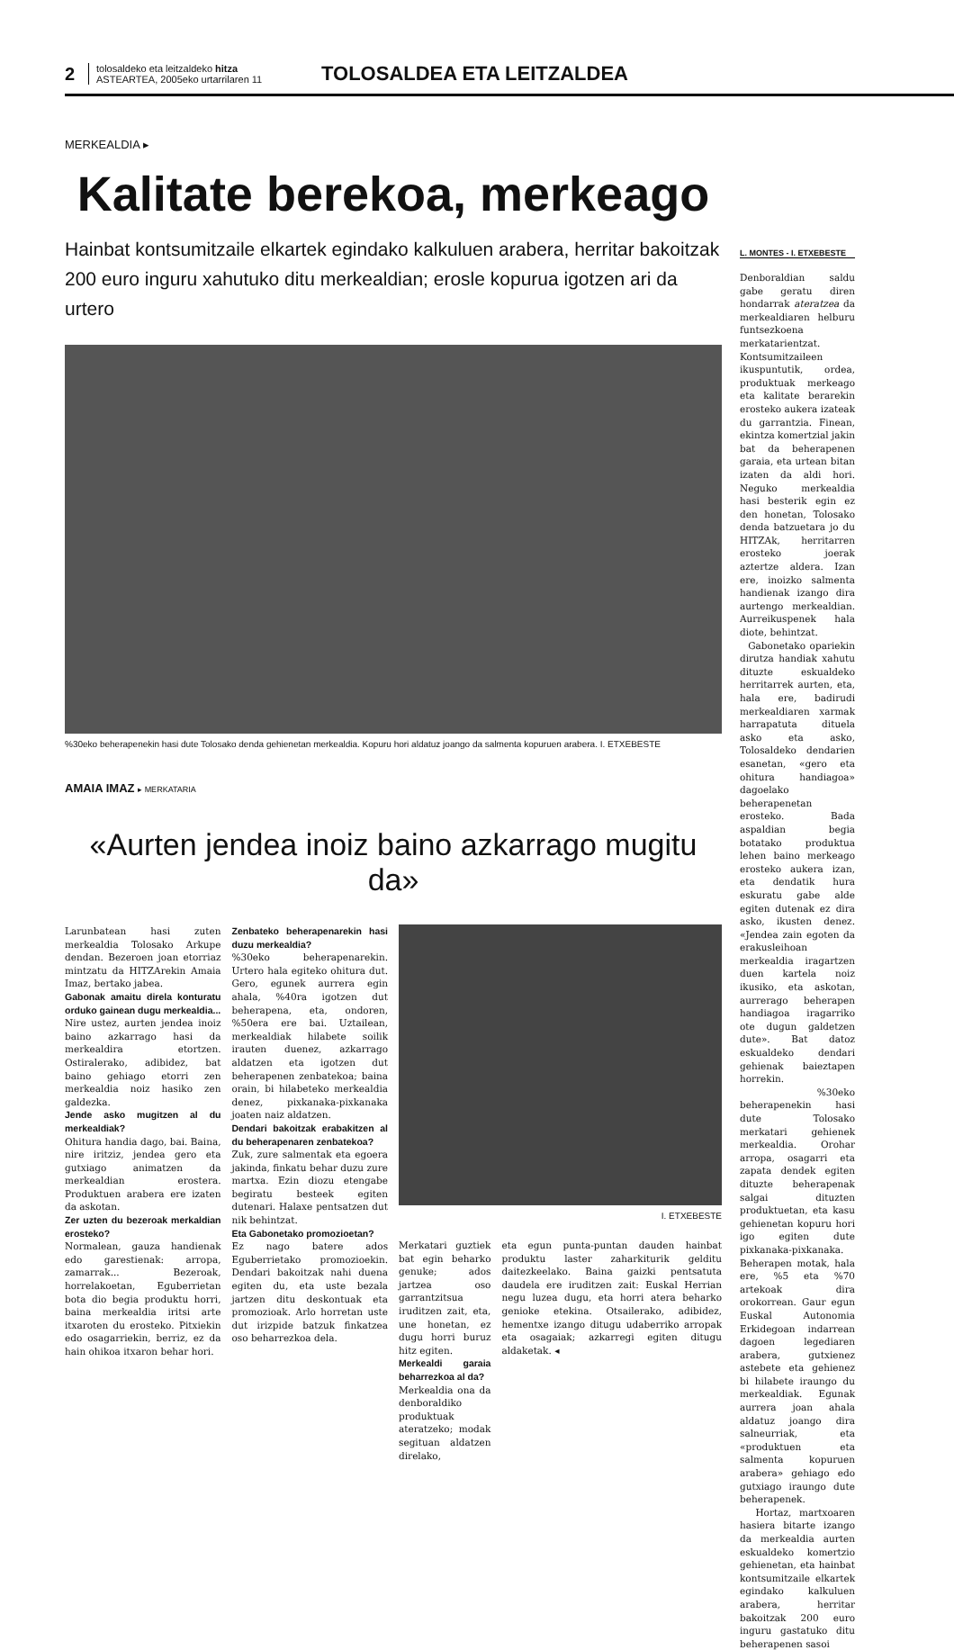2
tolosaldeko eta leitzaldeko hitza
ASTEARTEA, 2005eko urtarrilaren 11
TOLOSALDEA ETA LEITZALDEA
MERKEALDIA ▸
Kalitate berekoa, merkeago
Hainbat kontsumitzaile elkartek egindako kalkuluen arabera, herritar bakoitzak 200 euro inguru xahutuko ditu merkealdian; erosle kopurua igotzen ari da urtero
%30eko beherapenekin hasi dute Tolosako denda gehienetan merkealdia. Kopuru hori aldatuz joango da salmenta kopuruen arabera. I. ETXEBESTE
AMAIA IMAZ ▸ MERKATARIA
«Aurten jendea inoiz baino azkarrago mugitu da»
Larunbatean hasi zuten merkealdia Tolosako Arkupe dendan. Bezeroen joan etorriaz mintzatu da HITZArekin Amaia Imaz, bertako jabea.
Gabonak amaitu direla konturatu orduko gainean dugu merkealdia...
Nire ustez, aurten jendea inoiz baino azkarrago hasi da merkealdira etortzen. Ostiralerako, adibidez, bat baino gehiago etorri zen merkealdia noiz hasiko zen galdezka.
Jende asko mugitzen al du merkealdiak?
Ohitura handia dago, bai. Baina, nire iritziz, jendea gero eta gutxiago animatzen da merkealdian erostera. Produktuen arabera ere izaten da askotan.
Zer uzten du bezeroak merkaldian erosteko?
Normalean, gauza handienak edo garestienak: arropa, zamarrak... Bezeroak, horrelakoetan, Eguberrietan bota dio begia produktu horri, baina merkealdia iritsi arte itxaroten du erosteko. Pitxiekin edo osagarriekin, berriz, ez da hain ohikoa itxaron behar hori.
Zenbateko beherapenarekin hasi duzu merkealdia?
%30eko beherapenarekin. Urtero hala egiteko ohitura dut. Gero, egunek aurrera egin ahala, %40ra igotzen dut beherapena, eta, ondoren, %50era ere bai. Uztailean, merkealdiak hilabete soilik irauten duenez, azkarrago aldatzen eta igotzen dut beherapenen zenbatekoa; baina orain, bi hilabeteko merkealdia denez, pixkanaka-pixkanaka joaten naiz aldatzen.
Dendari bakoitzak erabakitzen al du beherapenaren zenbatekoa?
Zuk, zure salmentak eta egoera jakinda, finkatu behar duzu zure martxa. Ezin diozu etengabe begiratu besteek egiten dutenari. Halaxe pentsatzen dut nik behintzat.
Eta Gabonetako promozioetan?
Ez nago batere ados Eguberrietako promozioekin. Dendari bakoitzak nahi duena egiten du, eta uste bezala jartzen ditu deskontuak eta promozioak. Arlo horretan uste dut irizpide batzuk finkatzea oso beharrezkoa dela.
I. ETXEBESTE
Merkatari guztiek bat egin beharko genuke; ados jartzea oso garrantzitsua iruditzen zait, eta, une honetan, ez dugu horri buruz hitz egiten.
Merkealdi garaia beharrezkoa al da?
Merkealdia ona da denboraldiko produktuak ateratzeko; modak segituan aldatzen direlako,
eta egun punta-puntan dauden hainbat produktu laster zaharkiturik gelditu daitezkeelako. Baina gaizki pentsatuta daudela ere iruditzen zait: Euskal Herrian negu luzea dugu, eta horri atera beharko genioke etekina. Otsailerako, adibidez, hementxe izango ditugu udaberriko arropak eta osagaiak; azkarregi egiten ditugu aldaketak. ◂
L. MONTES - I. ETXEBESTE
Denboraldian saldu gabe geratu diren hondarrak ateratzea da merkealdiaren helburu funtsezkoena merkatarientzat. Kontsumitzaileen ikuspuntutik, ordea, produktuak merkeago eta kalitate berarekin erosteko aukera izateak du garrantzia. Finean, ekintza komertzial jakin bat da beherapenen garaia, eta urtean bitan izaten da aldi hori. Neguko merkealdia hasi besterik egin ez den honetan, Tolosako denda batzuetara jo du HITZAk, herritarren erosteko joerak aztertze aldera. Izan ere, inoizko salmenta handienak izango dira aurtengo merkealdian. Aurreikuspenek hala diote, behintzat.
Gabonetako opariekin dirutza handiak xahutu dituzte eskualdeko herritarrek aurten, eta, hala ere, badirudi merkealdiaren xarmak harrapatuta dituela asko eta asko, Tolosaldeko dendarien esanetan, «gero eta ohitura handiagoa» dagoelako beherapenetan erosteko. Bada aspaldian begia botatako produktua lehen baino merkeago erosteko aukera izan, eta dendatik hura eskuratu gabe alde egiten dutenak ez dira asko, ikusten denez. «Jendea zain egoten da erakusleihoan merkealdia iragartzen duen kartela noiz ikusiko, eta askotan, aurrerago beherapen handiagoa iragarriko ote dugun galdetzen dute». Bat datoz eskualdeko dendari gehienak baieztapen horrekin.
%30eko beherapenekin hasi dute Tolosako merkatari gehienek merkealdia. Orohar arropa, osagarri eta zapata dendek egiten dituzte beherapenak salgai dituzten produktuetan, eta kasu gehienetan kopuru hori igo egiten dute pixkanaka-pixkanaka. Beherapen motak, hala ere, %5 eta %70 artekoak dira orokorrean. Gaur egun Euskal Autonomia Erkidegoan indarrean dagoen legediaren arabera, gutxienez astebete eta gehienez bi hilabete iraungo du merkealdiak. Egunak aurrera joan ahala aldatuz joango dira salneurriak, eta «produktuen eta salmenta kopuruen arabera» gehiago edo gutxiago iraungo dute beherapenek.
Hortaz, martxoaren hasiera bitarte izango da merkealdia aurten eskualdeko komertzio gehienetan, eta hainbat kontsumitzaile elkartek egindako kalkuluen arabera, herritar bakoitzak 200 euro inguru gastatuko ditu beherapenen sasoi